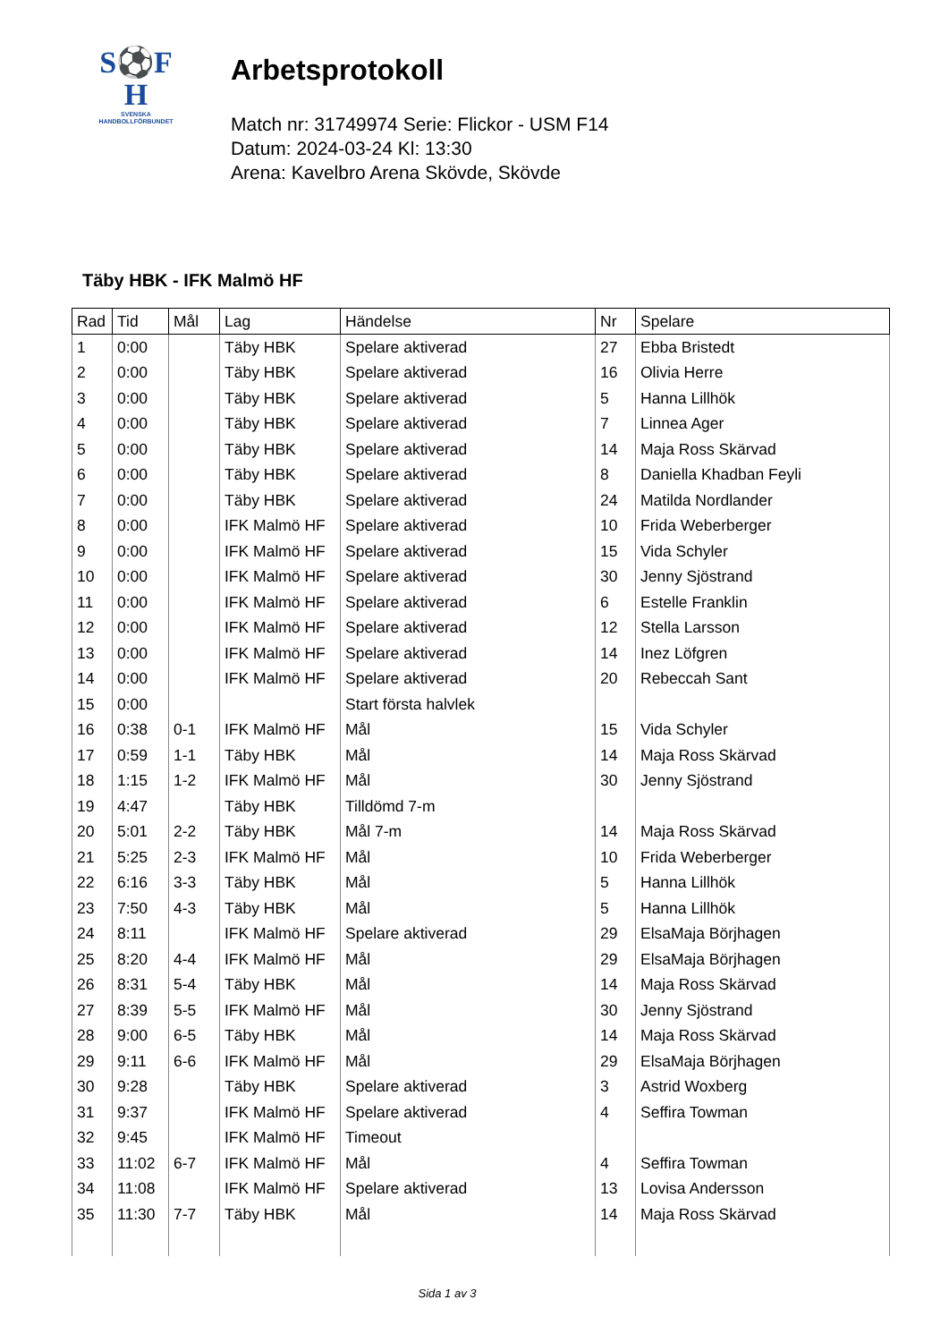S⚽F
H
SVENSKA
HANDBOLLFÖRBUNDET
Arbetsprotokoll
Match nr: 31749974 Serie: Flickor - USM F14
Datum: 2024-03-24 Kl: 13:30
Arena: Kavelbro Arena Skövde, Skövde
Täby HBK - IFK Malmö HF
| Rad | Tid | Mål | Lag | Händelse | Nr | Spelare |
| --- | --- | --- | --- | --- | --- | --- |
| 1 | 0:00 | | Täby HBK | Spelare aktiverad | 27 | Ebba Bristedt |
| 2 | 0:00 | | Täby HBK | Spelare aktiverad | 16 | Olivia Herre |
| 3 | 0:00 | | Täby HBK | Spelare aktiverad | 5 | Hanna Lillhök |
| 4 | 0:00 | | Täby HBK | Spelare aktiverad | 7 | Linnea Ager |
| 5 | 0:00 | | Täby HBK | Spelare aktiverad | 14 | Maja Ross Skärvad |
| 6 | 0:00 | | Täby HBK | Spelare aktiverad | 8 | Daniella Khadban Feyli |
| 7 | 0:00 | | Täby HBK | Spelare aktiverad | 24 | Matilda Nordlander |
| 8 | 0:00 | | IFK Malmö HF | Spelare aktiverad | 10 | Frida Weberberger |
| 9 | 0:00 | | IFK Malmö HF | Spelare aktiverad | 15 | Vida Schyler |
| 10 | 0:00 | | IFK Malmö HF | Spelare aktiverad | 30 | Jenny Sjöstrand |
| 11 | 0:00 | | IFK Malmö HF | Spelare aktiverad | 6 | Estelle Franklin |
| 12 | 0:00 | | IFK Malmö HF | Spelare aktiverad | 12 | Stella Larsson |
| 13 | 0:00 | | IFK Malmö HF | Spelare aktiverad | 14 | Inez Löfgren |
| 14 | 0:00 | | IFK Malmö HF | Spelare aktiverad | 20 | Rebeccah Sant |
| 15 | 0:00 | | | Start första halvlek | | |
| 16 | 0:38 | 0-1 | IFK Malmö HF | Mål | 15 | Vida Schyler |
| 17 | 0:59 | 1-1 | Täby HBK | Mål | 14 | Maja Ross Skärvad |
| 18 | 1:15 | 1-2 | IFK Malmö HF | Mål | 30 | Jenny Sjöstrand |
| 19 | 4:47 | | Täby HBK | Tilldömd 7-m | | |
| 20 | 5:01 | 2-2 | Täby HBK | Mål 7-m | 14 | Maja Ross Skärvad |
| 21 | 5:25 | 2-3 | IFK Malmö HF | Mål | 10 | Frida Weberberger |
| 22 | 6:16 | 3-3 | Täby HBK | Mål | 5 | Hanna Lillhök |
| 23 | 7:50 | 4-3 | Täby HBK | Mål | 5 | Hanna Lillhök |
| 24 | 8:11 | | IFK Malmö HF | Spelare aktiverad | 29 | ElsaMaja Börjhagen |
| 25 | 8:20 | 4-4 | IFK Malmö HF | Mål | 29 | ElsaMaja Börjhagen |
| 26 | 8:31 | 5-4 | Täby HBK | Mål | 14 | Maja Ross Skärvad |
| 27 | 8:39 | 5-5 | IFK Malmö HF | Mål | 30 | Jenny Sjöstrand |
| 28 | 9:00 | 6-5 | Täby HBK | Mål | 14 | Maja Ross Skärvad |
| 29 | 9:11 | 6-6 | IFK Malmö HF | Mål | 29 | ElsaMaja Börjhagen |
| 30 | 9:28 | | Täby HBK | Spelare aktiverad | 3 | Astrid Woxberg |
| 31 | 9:37 | | IFK Malmö HF | Spelare aktiverad | 4 | Seffira Towman |
| 32 | 9:45 | | IFK Malmö HF | Timeout | | |
| 33 | 11:02 | 6-7 | IFK Malmö HF | Mål | 4 | Seffira Towman |
| 34 | 11:08 | | IFK Malmö HF | Spelare aktiverad | 13 | Lovisa Andersson |
| 35 | 11:30 | 7-7 | Täby HBK | Mål | 14 | Maja Ross Skärvad |
Sida 1 av 3